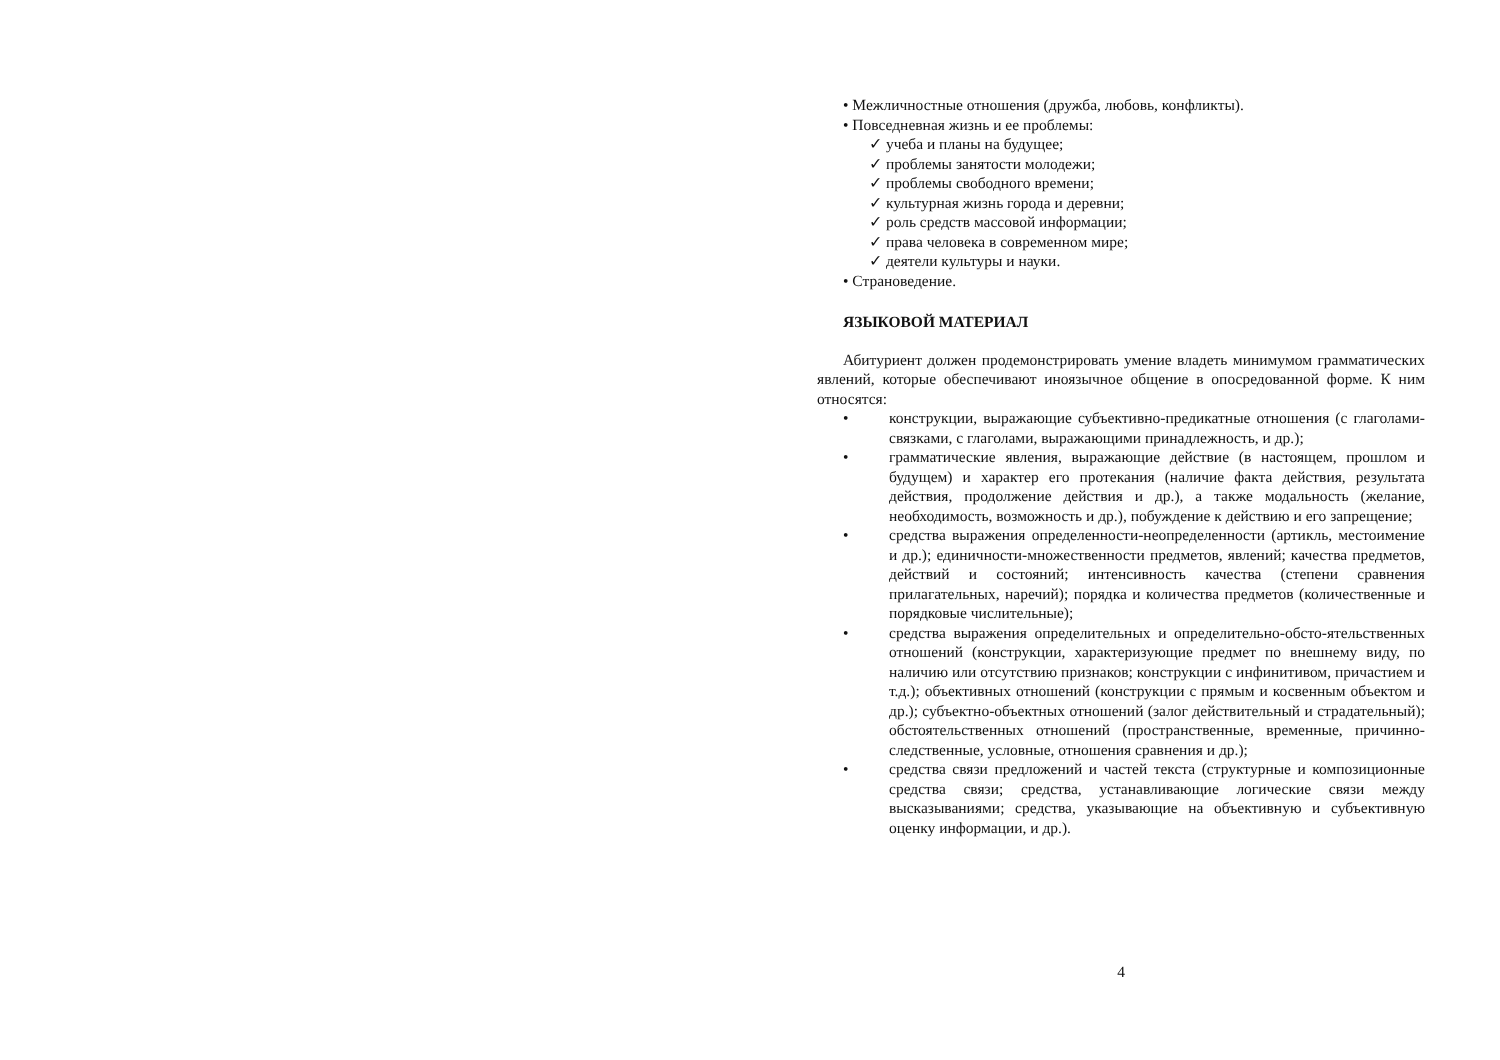• Межличностные отношения (дружба, любовь, конфликты).
• Повседневная жизнь и ее проблемы:
✓ учеба и планы на будущее;
✓ проблемы занятости молодежи;
✓ проблемы свободного времени;
✓ культурная жизнь города и деревни;
✓ роль средств массовой информации;
✓ права человека в современном мире;
✓ деятели культуры и науки.
• Страноведение.
ЯЗЫКОВОЙ МАТЕРИАЛ
Абитуриент должен продемонстрировать умение владеть минимумом грамматических явлений, которые обеспечивают иноязычное общение в опосредованной форме. К ним относятся:
• конструкции, выражающие субъективно-предикатные отношения (с глаголами-связками, с глаголами, выражающими принадлежность, и др.);
• грамматические явления, выражающие действие (в настоящем, прошлом и будущем) и характер его протекания (наличие факта действия, результата действия, продолжение действия и др.), а также модальность (желание, необходимость, возможность и др.), побуждение к действию и его запрещение;
• средства выражения определенности-неопределенности (артикль, местоимение и др.); единичности-множественности предметов, явлений; качества предметов, действий и состояний; интенсивность качества (степени сравнения прилагательных, наречий); порядка и количества предметов (количественные и порядковые числительные);
• средства выражения определительных и определительно-обсто-ятельственных отношений (конструкции, характеризующие предмет по внешнему виду, по наличию или отсутствию признаков; конструкции с инфинитивом, причастием и т.д.); объективных отношений (конструкции с прямым и косвенным объектом и др.); субъектно-объектных отношений (залог действительный и страдательный); обстоятельственных отношений (пространственные, временные, причинно-следственные, условные, отношения сравнения и др.);
• средства связи предложений и частей текста (структурные и композиционные средства связи; средства, устанавливающие логические связи между высказываниями; средства, указывающие на объективную и субъективную оценку информации, и др.).
4